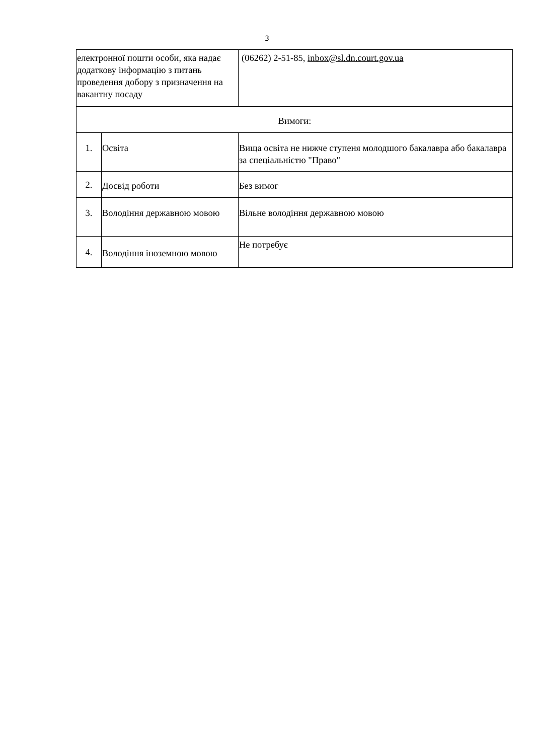3
| електронної пошти особи, яка надає додаткову інформацію з питань проведення добору з призначення на вакантну посаду | | (06262) 2-51-85, inbox@sl.dn.court.gov.ua |
| Вимоги: | | |
| 1. | Освіта | Вища освіта не нижче ступеня молодшого бакалавра або бакалавра за спеціальністю "Право" |
| 2. | Досвід роботи | Без вимог |
| 3. | Володіння державною мовою | Вільне володіння державною мовою |
| 4. | Володіння іноземною мовою | Не потребує |